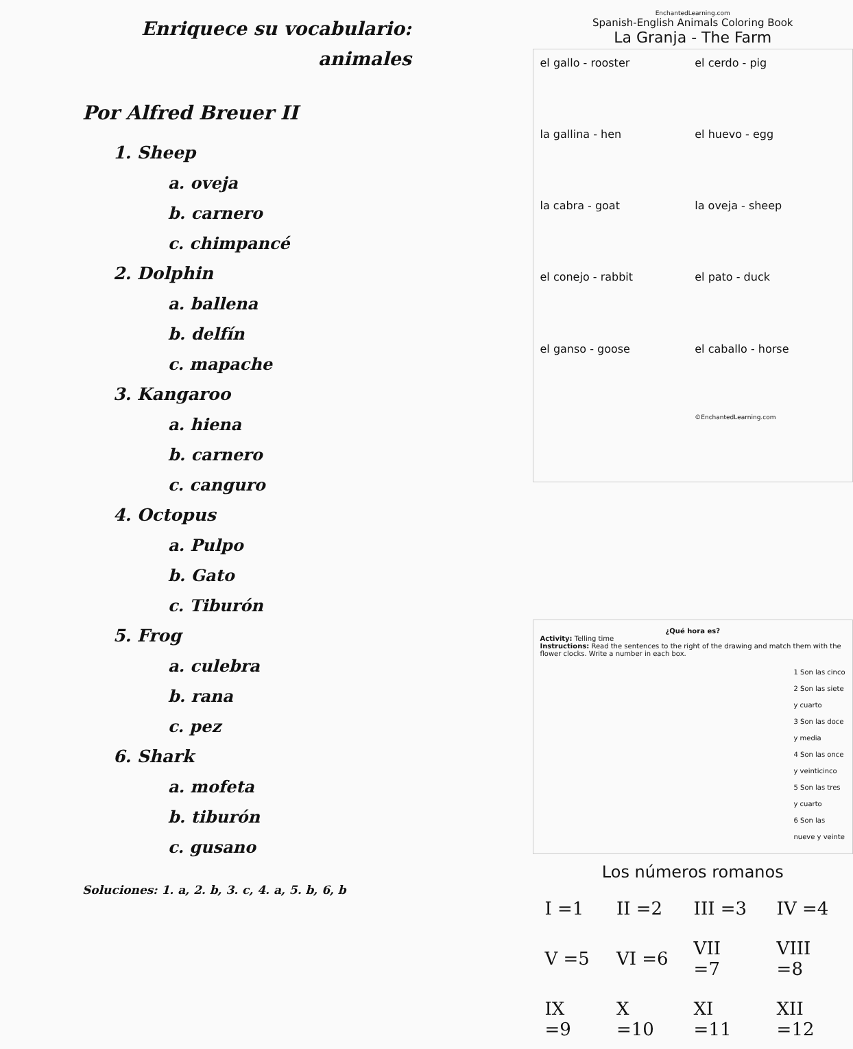Enriquece su vocabulario:
animales
Por Alfred Breuer II
1. Sheep
a. oveja
b. carnero
c. chimpancé
2. Dolphin
a. ballena
b. delfín
c. mapache
3. Kangaroo
a. hiena
b. carnero
c. canguro
4. Octopus
a. Pulpo
b. Gato
c. Tiburón
5. Frog
a. culebra
b. rana
c. pez
6. Shark
a. mofeta
b. tiburón
c. gusano
Soluciones: 1. a, 2. b, 3. c, 4. a, 5. b, 6, b
EnchantedLearning.com
Spanish-English Animals Coloring Book
La Granja - The Farm
el gallo - rooster
el cerdo - pig
la gallina - hen
el huevo - egg
la cabra - goat
la oveja - sheep
el conejo - rabbit
el pato - duck
el ganso - goose
el caballo - horse
©EnchantedLearning.com
¿Qué hora es?
Activity: Telling time
Instructions: Read the sentences to the right of the drawing and match them with the flower clocks. Write a number in each box.
1 Son las cinco
2 Son las siete y cuarto
3 Son las doce y media
4 Son las once y veinticinco
5 Son las tres y cuarto
6 Son las nueve y veinte
Los números romanos
| I =1 | II =2 | III =3 | IV =4 |
| V =5 | VI =6 | VII =7 | VIII =8 |
| IX =9 | X =10 | XI =11 | XII =12 |